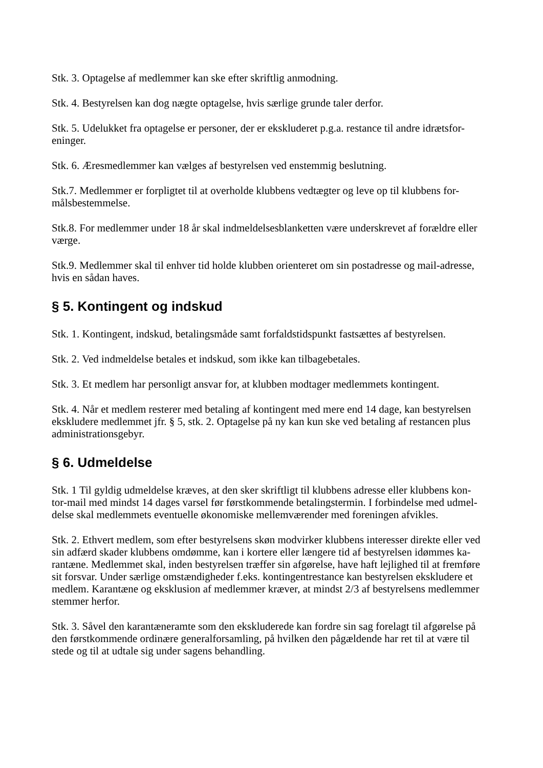Stk. 3. Optagelse af medlemmer kan ske efter skriftlig anmodning.
Stk. 4. Bestyrelsen kan dog nægte optagelse, hvis særlige grunde taler derfor.
Stk. 5. Udelukket fra optagelse er personer, der er ekskluderet p.g.a. restance til andre idrætsfor-
eninger.
Stk. 6. Æresmedlemmer kan vælges af bestyrelsen ved enstemmig beslutning.
Stk.7. Medlemmer er forpligtet til at overholde klubbens vedtægter og leve op til klubbens for-
målsbestemmelse.
Stk.8. For medlemmer under 18 år skal indmeldelsesblanketten være underskrevet af forældre eller
værge.
Stk.9. Medlemmer skal til enhver tid holde klubben orienteret om sin postadresse og mail-adresse,
hvis en sådan haves.
§ 5. Kontingent og indskud
Stk. 1. Kontingent, indskud, betalingsmåde samt forfaldstidspunkt fastsættes af bestyrelsen.
Stk. 2. Ved indmeldelse betales et indskud, som ikke kan tilbagebetales.
Stk. 3. Et medlem har personligt ansvar for, at klubben modtager medlemmets kontingent.
Stk. 4. Når et medlem resterer med betaling af kontingent med mere end 14 dage, kan bestyrelsen
ekskludere medlemmet jfr. § 5, stk. 2. Optagelse på ny kan kun ske ved betaling af restancen plus
administrationsgebyr.
§ 6. Udmeldelse
Stk. 1 Til gyldig udmeldelse kræves, at den sker skriftligt til klubbens adresse eller klubbens kon-
tor-mail med mindst 14 dages varsel før førstkommende betalingstermin. I forbindelse med udmel-
delse skal medlemmets eventuelle økonomiske mellemværender med foreningen afvikles.
Stk. 2. Ethvert medlem, som efter bestyrelsens skøn modvirker klubbens interesser direkte eller ved
sin adfærd skader klubbens omdømme, kan i kortere eller længere tid af bestyrelsen idømmes ka-
rantæne. Medlemmet skal, inden bestyrelsen træffer sin afgørelse, have haft lejlighed til at fremføre
sit forsvar. Under særlige omstændigheder f.eks. kontingentrestance kan bestyrelsen ekskludere et
medlem. Karantæne og eksklusion af medlemmer kræver, at mindst 2/3 af bestyrelsens medlemmer
stemmer herfor.
Stk. 3. Såvel den karantæneramte som den ekskluderede kan fordre sin sag forelagt til afgørelse på
den førstkommende ordinære generalforsamling, på hvilken den pågældende har ret til at være til
stede og til at udtale sig under sagens behandling.